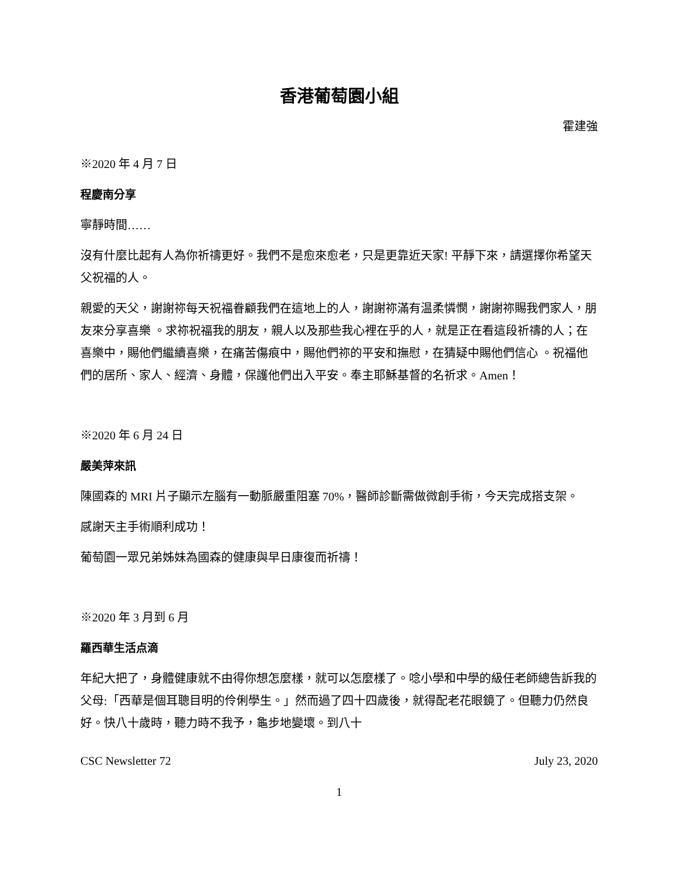香港葡萄園小組
霍建強
※2020 年 4 月 7 日
程慶南分享
寧靜時間……
沒有什麼比起有人為你祈禱更好。我們不是愈來愈老，只是更靠近天家! 平靜下來，請選擇你希望天父祝福的人。
親愛的天父，謝謝祢每天祝福眷顧我們在這地上的人，謝謝祢滿有温柔憐憫，謝謝祢賜我們家人，朋友來分享喜樂 。求祢祝福我的朋友，親人以及那些我心裡在乎的人，就是正在看這段祈禱的人；在喜樂中，賜他們繼續喜樂，在痛苦傷痕中，賜他們祢的平安和撫慰，在猜疑中賜他們信心 。祝福他們的居所、家人、經濟、身體，保護他們出入平安。奉主耶穌基督的名祈求。Amen！
※2020 年 6 月 24 日
嚴美萍來訊
陳國森的 MRI 片子顯示左腦有一動脈嚴重阻塞 70%，醫師診斷需做微創手術，今天完成搭支架。
感謝天主手術順利成功！
葡萄園一眾兄弟姊妹為國森的健康與早日康復而祈禱！
※2020 年 3 月到 6 月
羅西華生活点滴
年紀大把了，身體健康就不由得你想怎麼樣，就可以怎麼樣了。唸小學和中學的級任老師總告訴我的父母:「西華是個耳聰目明的伶俐學生。」然而過了四十四歲後，就得配老花眼鏡了。但聽力仍然良好。快八十歲時，聽力時不我予，龜步地變壞。到八十
CSC Newsletter 72 July 23, 2020
1